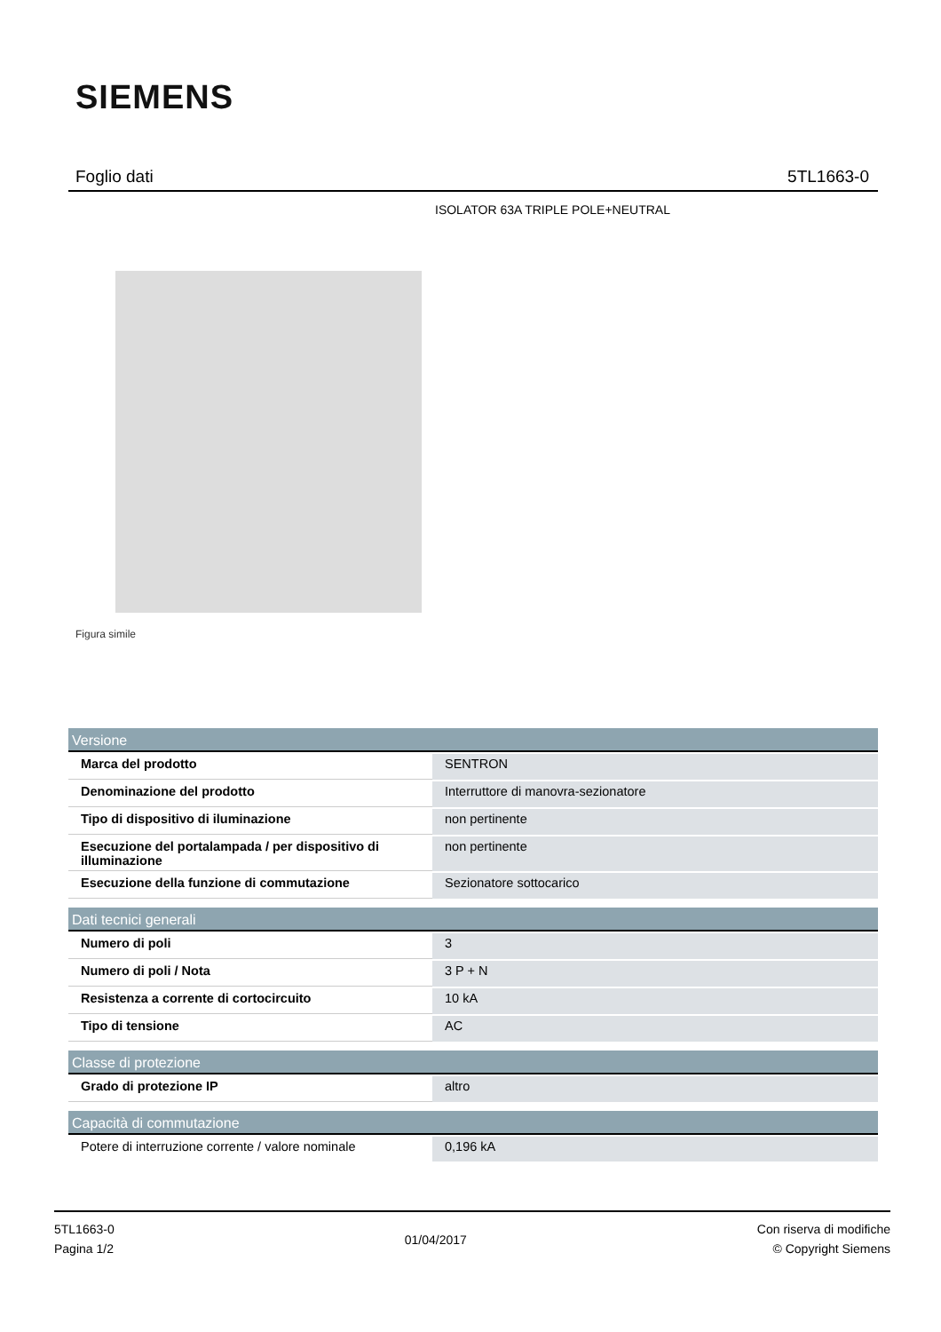SIEMENS
Foglio dati 5TL1663-0
ISOLATOR 63A TRIPLE POLE+NEUTRAL
Figura simile
| Versione | |
| --- | --- |
| Marca del prodotto | SENTRON |
| Denominazione del prodotto | Interruttore di manovra-sezionatore |
| Tipo di dispositivo di iluminazione | non pertinente |
| Esecuzione del portalampada / per dispositivo di illuminazione | non pertinente |
| Esecuzione della funzione di commutazione | Sezionatore sottocarico |
| Dati tecnici generali | |
| Numero di poli | 3 |
| Numero di poli / Nota | 3 P + N |
| Resistenza a corrente di cortocircuito | 10 kA |
| Tipo di tensione | AC |
| Classe di protezione | |
| Grado di protezione IP | altro |
| Capacità di commutazione | |
| Potere di interruzione corrente / valore nominale | 0,196 kA |
5TL1663-0
Pagina 1/2
01/04/2017
Con riserva di modifiche
© Copyright Siemens